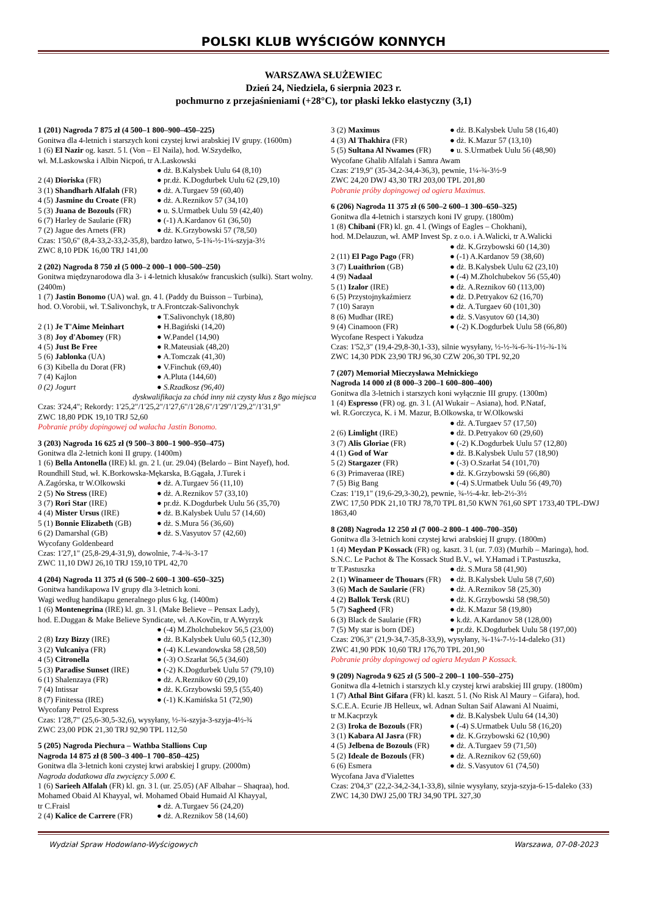POLSKI KLUB WYŚCIGÓW KONNYCH
WARSZAWA SŁUŻEWIEC
Dzień 24, Niedziela, 6 sierpnia 2023 r.
pochmurno z przejaśnieniami (+28°C), tor płaski lekko elastyczny (3,1)
1 (201) Nagroda 7 875 zł (4 500–1 800–900–450–225)
Gonitwa dla 4-letnich i starszych koni czystej krwi arabskiej IV grupy. (1600m)
1 (6) El Nazir og. kaszt. 5 l. (Von – El Naila), hod. W.Szydełko,
wł. M.Laskowska i Albin Nicpoń, tr A.Laskowski
● dż. B.Kalysbek Uulu 64 (8,10)
2 (4) Dioriska (FR) ● pr.dż. K.Dogdurbek Uulu 62 (29,10)
3 (1) Shandharh Alfalah (FR) ● dż. A.Turgaev 59 (60,40)
4 (5) Jasmine du Croate (FR) ● dż. A.Reznikov 57 (34,10)
5 (3) Juana de Bozouls (FR) ● u. S.Urmatbek Uulu 59 (42,40)
6 (7) Harley de Saularie (FR) ● (-1) A.Kardanov 61 (36,50)
7 (2) Jague des Arnets (FR) ● dż. K.Grzybowski 57 (78,50)
Czas: 1'50,6" (8,4-33,2-33,2-35,8), bardzo łatwo, 5-1¾-½-1¼-szyja-3½
ZWC 8,10 PDK 16,00 TRJ 141,00
2 (202) Nagroda 8 750 zł (5 000–2 000–1 000–500–250)
Gonitwa międzynarodowa dla 3- i 4-letnich kłusaków francuskich (sulki). Start wolny. (2400m)
1 (7) Jastin Bonomo (UA) wał. gn. 4 l. (Paddy du Buisson – Turbina),
hod. O.Vorobii, wł. T.Salivonchyk, tr A.Frontczak-Salivonchyk
● T.Salivonchyk (18,80)
2 (1) Je T'Aime Meinhart ● H.Bagiński (14,20)
3 (8) Joy d'Abomey (FR) ● W.Pandel (14,90)
4 (5) Just Be Free ● R.Mateusiak (48,20)
5 (6) Jablonka (UA) ● A.Tomczak (41,30)
6 (3) Kibella du Dorat (FR) ● V.Finchuk (69,40)
7 (4) Kajlon ● A.Pluta (144,60)
0 (2) Jogurt ● S.Rzadkosz (96,40)
dyskwalifikacja za chód inny niż czysty kłus z 8go miejsca
Czas: 3'24,4"; Rekordy: 1'25,2"/1'25,2"/1'27,6"/1'28,6"/1'29"/1'29,2"/1'31,9"
ZWC 18,80 PDK 19,10 TRJ 52,60
Pobranie próby dopingowej od wałacha Jastin Bonomo.
3 (203) Nagroda 16 625 zł (9 500–3 800–1 900–950–475)
Gonitwa dla 2-letnich koni II grupy. (1400m)
1 (6) Bella Antonella (IRE) kl. gn. 2 l. (ur. 29.04) (Belardo – Bint Nayef), hod. Roundhill Stud, wł. K.Borkowska-Mękarska, B.Gągała, J.Turek i
A.Zagórska, tr W.Olkowski ● dż. A.Turgaev 56 (11,10)
2 (5) No Stress (IRE) ● dż. A.Reznikov 57 (33,10)
3 (7) Rori Star (IRE) ● pr.dż. K.Dogdurbek Uulu 56 (35,70)
4 (4) Mister Ursus (IRE) ● dż. B.Kalysbek Uulu 57 (14,60)
5 (1) Bonnie Elizabeth (GB) ● dż. S.Mura 56 (36,60)
6 (2) Damarshal (GB) ● dż. S.Vasyutov 57 (42,60)
Wycofany Goldenbeard
Czas: 1'27,1" (25,8-29,4-31,9), dowolnie, 7-4-¾-3-17
ZWC 11,10 DWJ 26,10 TRJ 159,10 TPL 42,70
4 (204) Nagroda 11 375 zł (6 500–2 600–1 300–650–325)
Gonitwa handikapowa IV grupy dla 3-letnich koni.
Wagi według handikapu generalnego plus 6 kg. (1400m)
1 (6) Montenegrina (IRE) kl. gn. 3 l. (Make Believe – Pensax Lady),
hod. E.Duggan & Make Believe Syndicate, wł. A.Kovčin, tr A.Wyrzyk
● (-4) M.Zholchubekov 56,5 (23,00)
2 (8) Izzy Bizzy (IRE) ● dż. B.Kalysbek Uulu 60,5 (12,30)
3 (2) Vulcaniya (FR) ● (-4) K.Lewandowska 58 (28,50)
4 (5) Citronella ● (-3) O.Szarłat 56,5 (34,60)
5 (3) Paradise Sunset (IRE) ● (-2) K.Dogdurbek Uulu 57 (79,10)
6 (1) Shalenzaya (FR) ● dż. A.Reznikov 60 (29,10)
7 (4) Intissar ● dż. K.Grzybowski 59,5 (55,40)
8 (7) Finitessa (IRE) ● (-1) K.Kamińska 51 (72,90)
Wycofany Petrol Express
Czas: 1'28,7" (25,6-30,5-32,6), wysyłany, ½-¾-szyja-3-szyja-4½-¾
ZWC 23,00 PDK 21,30 TRJ 92,90 TPL 112,50
5 (205) Nagroda Piechura – Wathba Stallions Cup
Nagroda 14 875 zł (8 500–3 400–1 700–850–425)
Gonitwa dla 3-letnich koni czystej krwi arabskiej I grupy. (2000m)
Nagroda dodatkowa dla zwycięzcy 5.000 €.
1 (6) Sarieeh Alfalah (FR) kl. gn. 3 l. (ur. 25.05) (AF Albahar – Shaqraa), hod. Mohamed Obaid Al Khayyal, wł. Mohamed Obaid Humaid Al Khayyal,
tr C.Fraisl ● dż. A.Turgaev 56 (24,20)
2 (4) Kalice de Carrere (FR) ● dż. A.Reznikov 58 (14,60)
3 (2) Maximus ● dż. B.Kalysbek Uulu 58 (16,40)
4 (3) Al Thakhira (FR) ● dż. K.Mazur 57 (13,10)
5 (5) Sultana Al Nwames (FR) ● u. S.Urmatbek Uulu 56 (48,90)
Wycofane Ghalib Alfalah i Samra Awam
Czas: 2'19,9" (35-34,2-34,4-36,3), pewnie, 1¼-¾-3½-9
ZWC 24,20 DWJ 43,30 TRJ 203,00 TPL 201,80
Pobranie próby dopingowej od ogiera Maximus.
6 (206) Nagroda 11 375 zł (6 500–2 600–1 300–650–325)
Gonitwa dla 4-letnich i starszych koni IV grupy. (1800m)
1 (8) Chibani (FR) kl. gn. 4 l. (Wings of Eagles – Chokhani),
hod. M.Delauzun, wł. AMP Invest Sp. z o.o. i A.Walicki, tr A.Walicki
● dż. K.Grzybowski 60 (14,30)
2 (11) El Pago Pago (FR) ● (-1) A.Kardanov 59 (38,60)
3 (7) Luaithrion (GB) ● dż. B.Kalysbek Uulu 62 (23,10)
4 (9) Nadaal ● (-4) M.Zholchubekov 56 (55,40)
5 (1) Izalor (IRE) ● dż. A.Reznikov 60 (113,00)
6 (5) Przystojnykaźmierz ● dż. D.Petryakov 62 (16,70)
7 (10) Sarayn ● dż. A.Turgaev 60 (101,30)
8 (6) Mudhar (IRE) ● dż. S.Vasyutov 60 (14,30)
9 (4) Cinamoon (FR) ● (-2) K.Dogdurbek Uulu 58 (66,80)
Wycofane Respect i Yakudza
Czas: 1'52,3" (19,4-29,8-30,1-33), silnie wysyłany, ½-½-¾-6-¾-1½-¾-1¾
ZWC 14,30 PDK 23,90 TRJ 96,30 CZW 206,30 TPL 92,20
7 (207) Memoriał Mieczysława Mełnickiego
Nagroda 14 000 zł (8 000–3 200–1 600–800–400)
Gonitwa dla 3-letnich i starszych koni wyłącznie III grupy. (1300m)
1 (4) Espresso (FR) og. gn. 3 l. (Al Wukair – Asiana), hod. P.Nataf,
wł. R.Gorczyca, K. i M. Mazur, B.Olkowska, tr W.Olkowski
● dż. A.Turgaev 57 (17,50)
2 (6) Limlight (IRE) ● dż. D.Petryakov 60 (29,60)
3 (7) Alis Gloriae (FR) ● (-2) K.Dogdurbek Uulu 57 (12,80)
4 (1) God of War ● dż. B.Kalysbek Uulu 57 (18,90)
5 (2) Stargazer (FR) ● (-3) O.Szarłat 54 (101,70)
6 (3) Primaveraa (IRE) ● dż. K.Grzybowski 59 (66,80)
7 (5) Big Bang ● (-4) S.Urmatbek Uulu 56 (49,70)
Czas: 1'19,1" (19,6-29,3-30,2), pewnie, ¾-½-4-kr. łeb-2½-3½
ZWC 17,50 PDK 21,10 TRJ 78,70 TPL 81,50 KWN 761,60 SPT 1733,40 TPL-DWJ 1863,40
8 (208) Nagroda 12 250 zł (7 000–2 800–1 400–700–350)
Gonitwa dla 3-letnich koni czystej krwi arabskiej II grupy. (1800m)
1 (4) Meydan P Kossack (FR) og. kaszt. 3 l. (ur. 7.03) (Murhib – Maringa), hod. S.N.C. Le Pachot & The Kossack Stud B.V., wł. Y.Hamad i T.Pastuszka,
tr T.Pastuszka ● dż. S.Mura 58 (41,90)
2 (1) Winameer de Thouars (FR) ● dż. B.Kalysbek Uulu 58 (7,60)
3 (6) Mach de Saularie (FR) ● dż. A.Reznikov 58 (25,30)
4 (2) Ballok Tersk (RU) ● dż. K.Grzybowski 58 (98,50)
5 (7) Sagheed (FR) ● dż. K.Mazur 58 (19,80)
6 (3) Black de Saularie (FR) ● k.dż. A.Kardanov 58 (128,00)
7 (5) My star is born (DE) ● pr.dż. K.Dogdurbek Uulu 58 (197,00)
Czas: 2'06,3" (21,9-34,7-35,8-33,9), wysyłany, ¾-1¼-7-½-14-daleko (31)
ZWC 41,90 PDK 10,60 TRJ 176,70 TPL 201,90
Pobranie próby dopingowej od ogiera Meydan P Kossack.
9 (209) Nagroda 9 625 zł (5 500–2 200–1 100–550–275)
Gonitwa dla 4-letnich i starszych kl.y czystej krwi arabskiej III grupy. (1800m)
1 (7) Athal Bint Gifara (FR) kl. kaszt. 5 l. (No Risk Al Maury – Gifara), hod. S.C.E.A. Ecurie JB Helleux, wł. Adnan Sultan Saif Alawani Al Nuaimi,
tr M.Kacprzyk ● dż. B.Kalysbek Uulu 64 (14,30)
2 (3) Iroka de Bozouls (FR) ● (-4) S.Urmatbek Uulu 58 (16,20)
3 (1) Kabara Al Jasra (FR) ● dż. K.Grzybowski 62 (10,90)
4 (5) Jelbena de Bozouls (FR) ● dż. A.Turgaev 59 (71,50)
5 (2) Ideale de Bozouls (FR) ● dż. A.Reznikov 62 (59,60)
6 (6) Esmera ● dż. S.Vasyutov 61 (74,50)
Wycofana Java d'Vialettes
Czas: 2'04,3" (22,2-34,2-34,1-33,8), silnie wysyłany, szyja-szyja-6-15-daleko (33)
ZWC 14,30 DWJ 25,00 TRJ 34,90 TPL 327,30
Wydział Spraw Hodowlano-Wyścigowych Warszawa, 07-08-2023